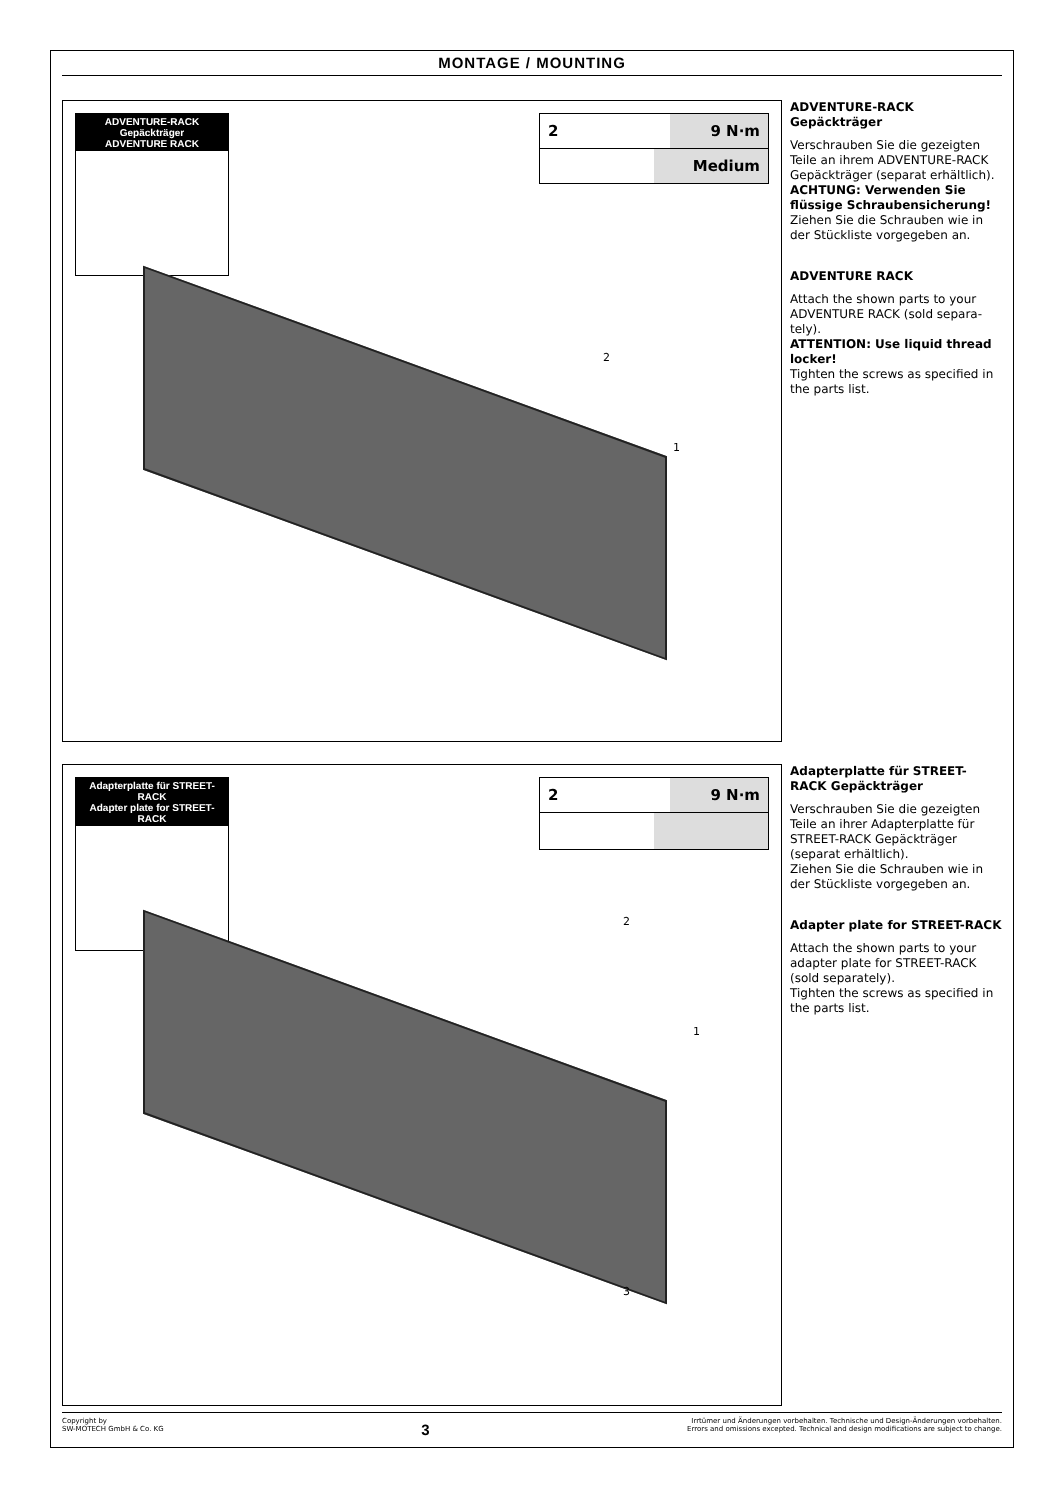MONTAGE / MOUNTING
ADVENTURE-RACK Gepäckträger
ADVENTURE RACK
2 9 N·m
Medium
1
2
ADVENTURE-RACK Gepäckträger
Verschrauben Sie die gezeigten Teile an ihrem ADVENTURE-RACK Gepäckträger (separat erhältlich).
ACHTUNG: Verwenden Sie flüssige Schraubensicherung!
Ziehen Sie die Schrauben wie in der Stückliste vorgegeben an.
ADVENTURE RACK
Attach the shown parts to your ADVENTURE RACK (sold separa-tely).
ATTENTION: Use liquid thread locker!
Tighten the screws as specified in the parts list.
Adapterplatte für STREET-RACK
Adapter plate for STREET-RACK
2 9 N·m
1
2
3
Adapterplatte für STREET-RACK Gepäckträger
Verschrauben Sie die gezeigten Teile an ihrer Adapterplatte für STREET-RACK Gepäckträger (separat erhältlich).
Ziehen Sie die Schrauben wie in der Stückliste vorgegeben an.
Adapter plate for STREET-RACK
Attach the shown parts to your adapter plate for STREET-RACK (sold separately).
Tighten the screws as specified in the parts list.
Copyright by
SW-MOTECH GmbH & Co. KG
3
Irrtümer und Änderungen vorbehalten. Technische und Design-Änderungen vorbehalten.
Errors and omissions excepted. Technical and design modifications are subject to change.